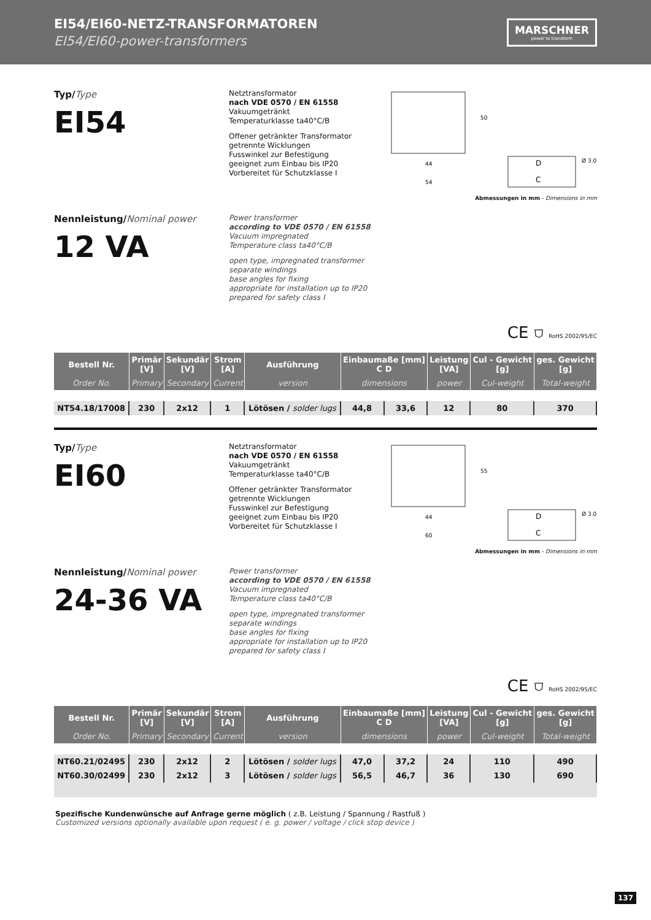EI54/EI60-NETZ-TRANSFORMATOREN
EI54/EI60-power-transformers
MARSCHNER
power to transform
Typ/Type
EI54
Netztransformator
nach VDE 0570 / EN 61558
Vakuumgetränkt
Temperaturklasse ta40°C/B
Offener getränkter Transformator
getrennte Wicklungen
Fusswinkel zur Befestigung
geeignet zum Einbau bis IP20
Vorbereitet für Schutzklasse I
44
54
50
D
C
Ø 3.0
Abmessungen in mm - Dimensions in mm
Nennleistung/Nominal power
12 VA
Power transformer
according to VDE 0570 / EN 61558
Vacuum impregnated
Temperature class ta40°C/B
open type, impregnated transformer
separate windings
base angles for fixing
appropriate for installation up to IP20
prepared for safety class I
CE ⛉ RoHS 2002/95/EC
| Bestell Nr. | Primär [V] | Sekundär [V] | Strom [A] | Ausführung | Einbaumaße [mm] C D | | Leistung [VA] | Cul - Gewicht [g] | ges. Gewicht [g] |
| --- | --- | --- | --- | --- | --- | --- | --- | --- | --- |
| Order No. | Primary | Secondary | Current | version | dimensions | | power | Cul-weight | Total-weight |
| NT54.18/17008 | 230 | 2x12 | 1 | Lötösen / solder lugs | 44,8 | 33,6 | 12 | 80 | 370 |
Typ/Type
EI60
Netztransformator
nach VDE 0570 / EN 61558
Vakuumgetränkt
Temperaturklasse ta40°C/B
Offener getränkter Transformator
getrennte Wicklungen
Fusswinkel zur Befestigung
geeignet zum Einbau bis IP20
Vorbereitet für Schutzklasse I
44
60
55
D
C
Ø 3.0
Abmessungen in mm - Dimensions in mm
Nennleistung/Nominal power
24-36 VA
Power transformer
according to VDE 0570 / EN 61558
Vacuum impregnated
Temperature class ta40°C/B
open type, impregnated transformer
separate windings
base angles for fixing
appropriate for installation up to IP20
prepared for safety class I
CE ⛉ RoHS 2002/95/EC
| Bestell Nr. | Primär [V] | Sekundär [V] | Strom [A] | Ausführung | Einbaumaße [mm] C D | | Leistung [VA] | Cul - Gewicht [g] | ges. Gewicht [g] |
| --- | --- | --- | --- | --- | --- | --- | --- | --- | --- |
| Order No. | Primary | Secondary | Current | version | dimensions | | power | Cul-weight | Total-weight |
| NT60.21/02495 | 230 | 2x12 | 2 | Lötösen / solder lugs | 47,0 | 37,2 | 24 | 110 | 490 |
| NT60.30/02499 | 230 | 2x12 | 3 | Lötösen / solder lugs | 56,5 | 46,7 | 36 | 130 | 690 |
Spezifische Kundenwünsche auf Anfrage gerne möglich ( z.B. Leistung / Spannung / Rastfuß )
Customized versions optionally available upon request ( e. g. power / voltage / click stop device )
137